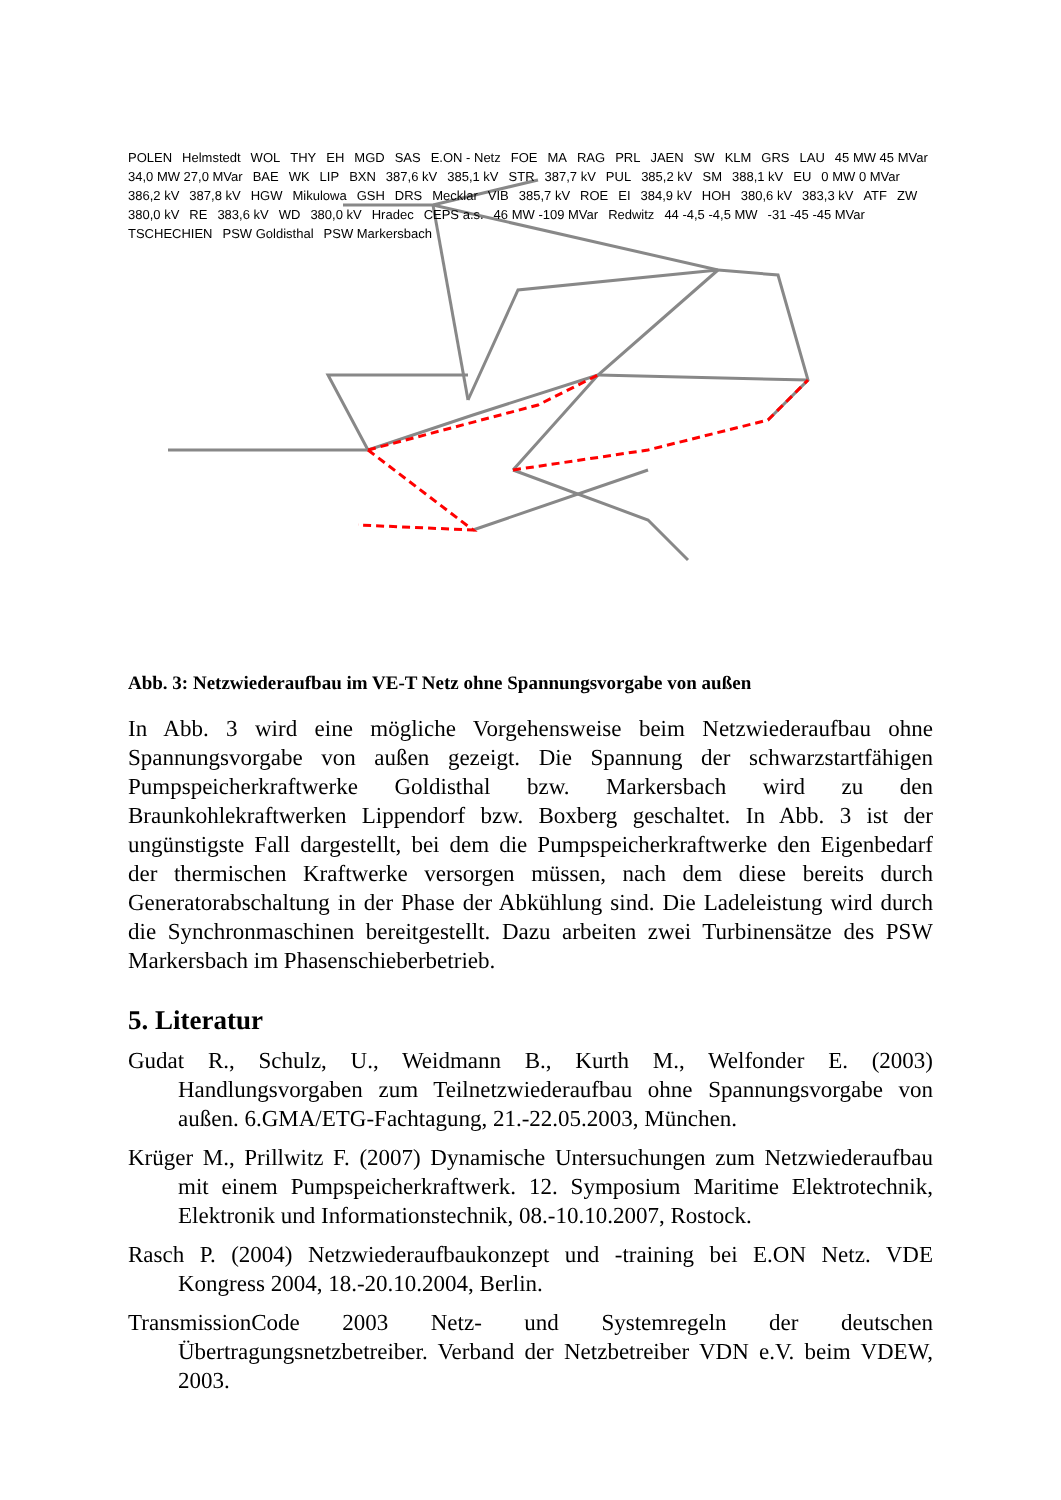POLEN Helmstedt WOL THY EH MGD SAS E.ON - Netz FOE MA RAG PRL JAEN SW KLM GRS LAU 45 MW 45 MVar 34,0 MW 27,0 MVar BAE WK LIP BXN 387,6 kV 385,1 kV STR 387,7 kV PUL 385,2 kV SM 388,1 kV EU 0 MW 0 MVar 386,2 kV 387,8 kV HGW Mikulowa GSH DRS Mecklar VIB 385,7 kV ROE EI 384,9 kV HOH 380,6 kV 383,3 kV ATF ZW 380,0 kV RE 383,6 kV WD 380,0 kV Hradec CEPS a.s. 46 MW -109 MVar Redwitz 44 -4,5 -4,5 MW -31 -45 -45 MVar TSCHECHIEN PSW Goldisthal PSW Markersbach
Abb. 3: Netzwiederaufbau im VE-T Netz ohne Spannungsvorgabe von außen
In Abb. 3 wird eine mögliche Vorgehensweise beim Netzwiederaufbau ohne Spannungsvorgabe von außen gezeigt. Die Spannung der schwarzstartfähigen Pumpspeicherkraftwerke Goldisthal bzw. Markersbach wird zu den Braunkohlekraftwerken Lippendorf bzw. Boxberg geschaltet. In Abb. 3 ist der ungünstigste Fall dargestellt, bei dem die Pumpspeicherkraftwerke den Eigenbedarf der thermischen Kraftwerke versorgen müssen, nach dem diese bereits durch Generatorabschaltung in der Phase der Abkühlung sind. Die Ladeleistung wird durch die Synchronmaschinen bereitgestellt. Dazu arbeiten zwei Turbinensätze des PSW Markersbach im Phasenschieberbetrieb.
5. Literatur
Gudat R., Schulz, U., Weidmann B., Kurth M., Welfonder E. (2003) Handlungsvorgaben zum Teilnetzwiederaufbau ohne Spannungsvorgabe von außen. 6.GMA/ETG-Fachtagung, 21.-22.05.2003, München.
Krüger M., Prillwitz F. (2007) Dynamische Untersuchungen zum Netzwiederaufbau mit einem Pumpspeicherkraftwerk. 12. Symposium Maritime Elektrotechnik, Elektronik und Informationstechnik, 08.-10.10.2007, Rostock.
Rasch P. (2004) Netzwiederaufbaukonzept und -training bei E.ON Netz. VDE Kongress 2004, 18.-20.10.2004, Berlin.
TransmissionCode 2003 Netz- und Systemregeln der deutschen Übertragungsnetzbetreiber. Verband der Netzbetreiber VDN e.V. beim VDEW, 2003.